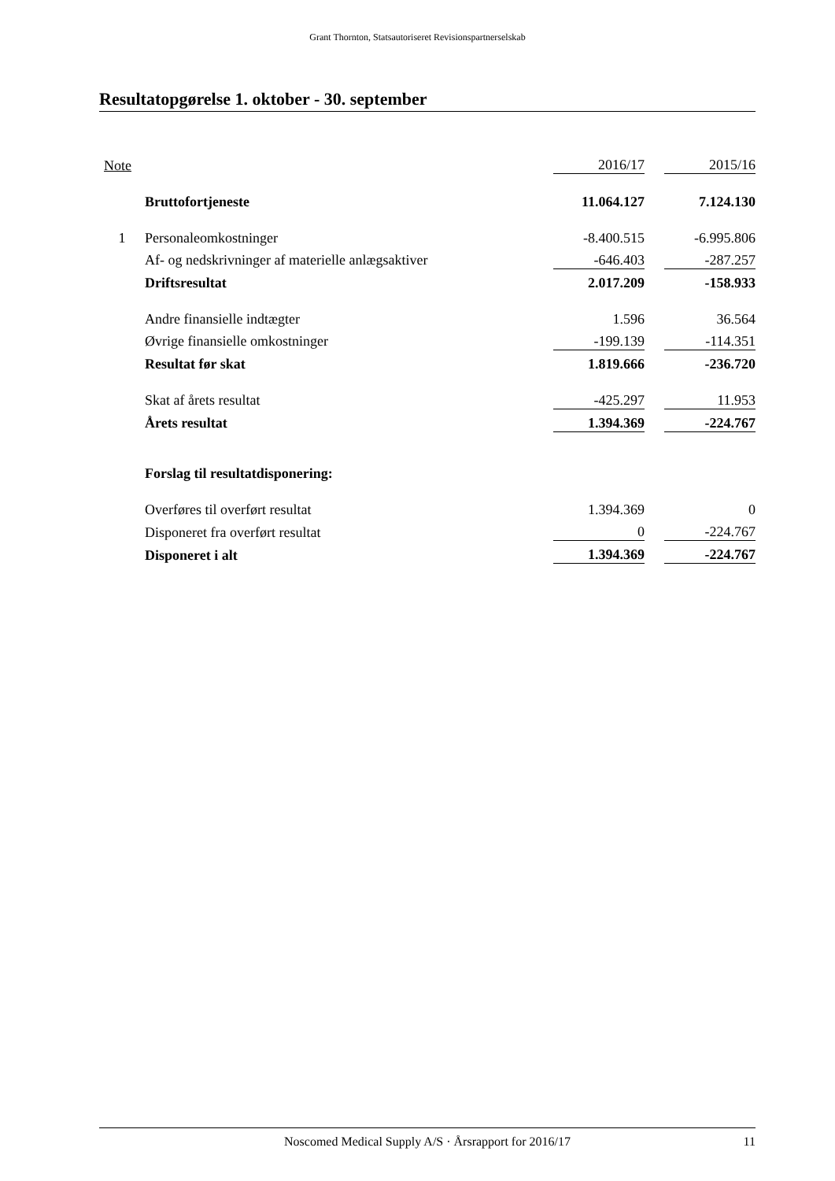Grant Thornton, Statsautoriseret Revisionspartnerselskab
Resultatopgørelse 1. oktober - 30. september
| Note | | 2016/17 | | 2015/16 |
| | Bruttofortjeneste | 11.064.127 | | 7.124.130 |
| 1 | Personaleomkostninger | -8.400.515 | | -6.995.806 |
| | Af- og nedskrivninger af materielle anlægsaktiver | -646.403 | | -287.257 |
| | Driftsresultat | 2.017.209 | | -158.933 |
| | Andre finansielle indtægter | 1.596 | | 36.564 |
| | Øvrige finansielle omkostninger | -199.139 | | -114.351 |
| | Resultat før skat | 1.819.666 | | -236.720 |
| | Skat af årets resultat | -425.297 | | 11.953 |
| | Årets resultat | 1.394.369 | | -224.767 |
| | Forslag til resultatdisponering: | | | |
| | Overføres til overført resultat | 1.394.369 | | 0 |
| | Disponeret fra overført resultat | 0 | | -224.767 |
| | Disponeret i alt | 1.394.369 | | -224.767 |
Noscomed Medical Supply A/S · Årsrapport for 2016/17 11